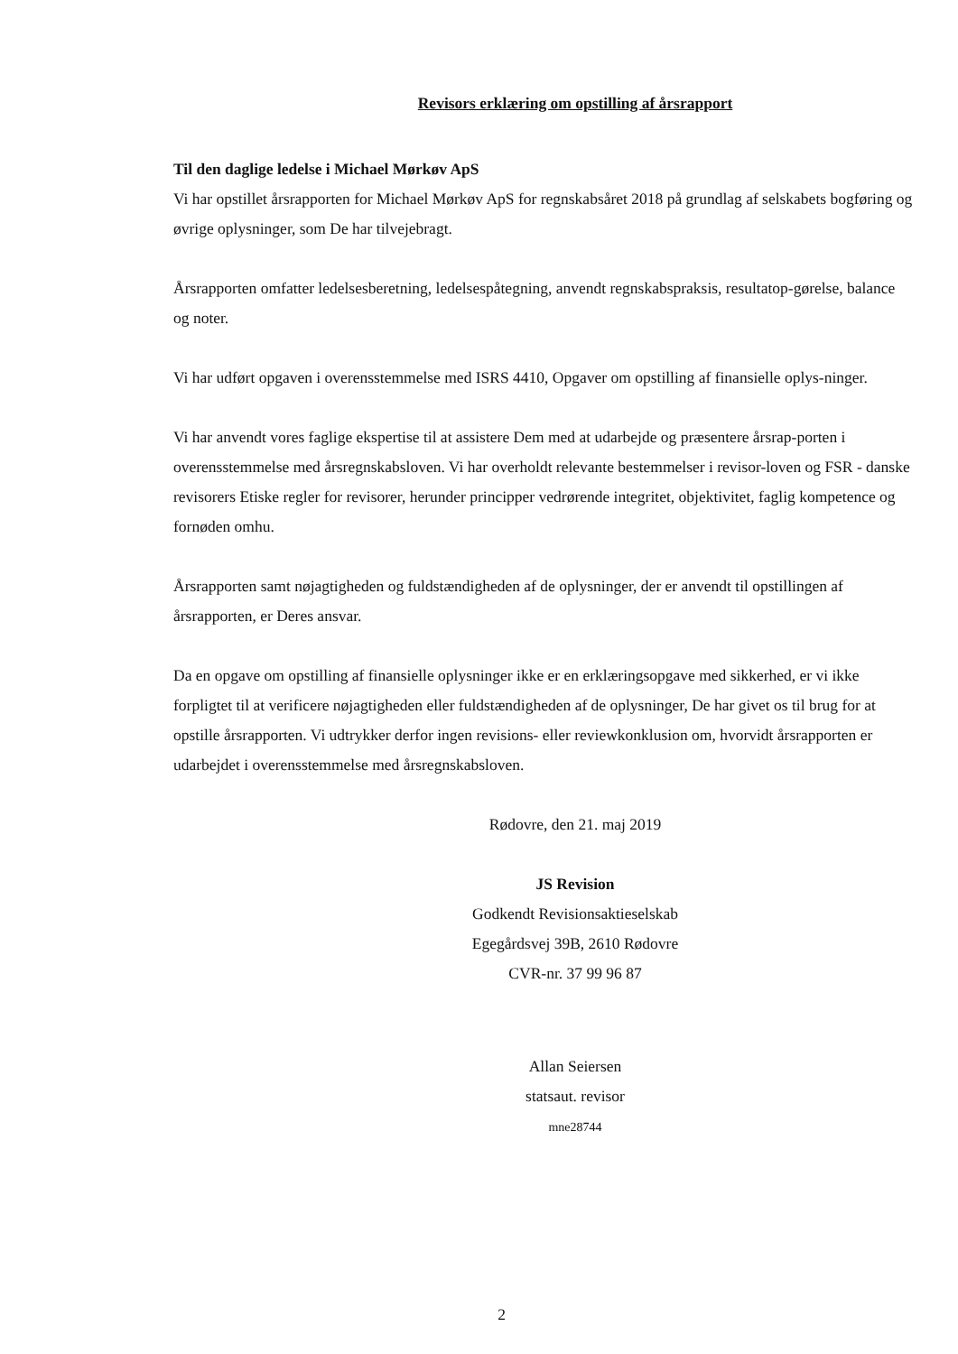Revisors erklæring om opstilling af årsrapport
Til den daglige ledelse i Michael Mørkøv ApS
Vi har opstillet årsrapporten for Michael Mørkøv ApS for regnskabsåret 2018 på grundlag af selskabets bogføring og øvrige oplysninger, som De har tilvejebragt.
Årsrapporten omfatter ledelsesberetning, ledelsespåtegning, anvendt regnskabspraksis, resultatop-gørelse, balance og noter.
Vi har udført opgaven i overensstemmelse med ISRS 4410, Opgaver om opstilling af finansielle oplys-ninger.
Vi har anvendt vores faglige ekspertise til at assistere Dem med at udarbejde og præsentere årsrap-porten i overensstemmelse med årsregnskabsloven. Vi har overholdt relevante bestemmelser i revisor-loven og FSR - danske revisorers Etiske regler for revisorer, herunder principper vedrørende integritet, objektivitet, faglig kompetence og fornøden omhu.
Årsrapporten samt nøjagtigheden og fuldstændigheden af de oplysninger, der er anvendt til opstillingen af årsrapporten, er Deres ansvar.
Da en opgave om opstilling af finansielle oplysninger ikke er en erklæringsopgave med sikkerhed, er vi ikke forpligtet til at verificere nøjagtigheden eller fuldstændigheden af de oplysninger, De har givet os til brug for at opstille årsrapporten. Vi udtrykker derfor ingen revisions- eller reviewkonklusion om, hvorvidt årsrapporten er udarbejdet i overensstemmelse med årsregnskabsloven.
Rødovre, den 21. maj 2019
JS Revision
Godkendt Revisionsaktieselskab
Egegårdsvej 39B, 2610 Rødovre
CVR-nr. 37 99 96 87
Allan Seiersen
statsaut. revisor
mne28744
2